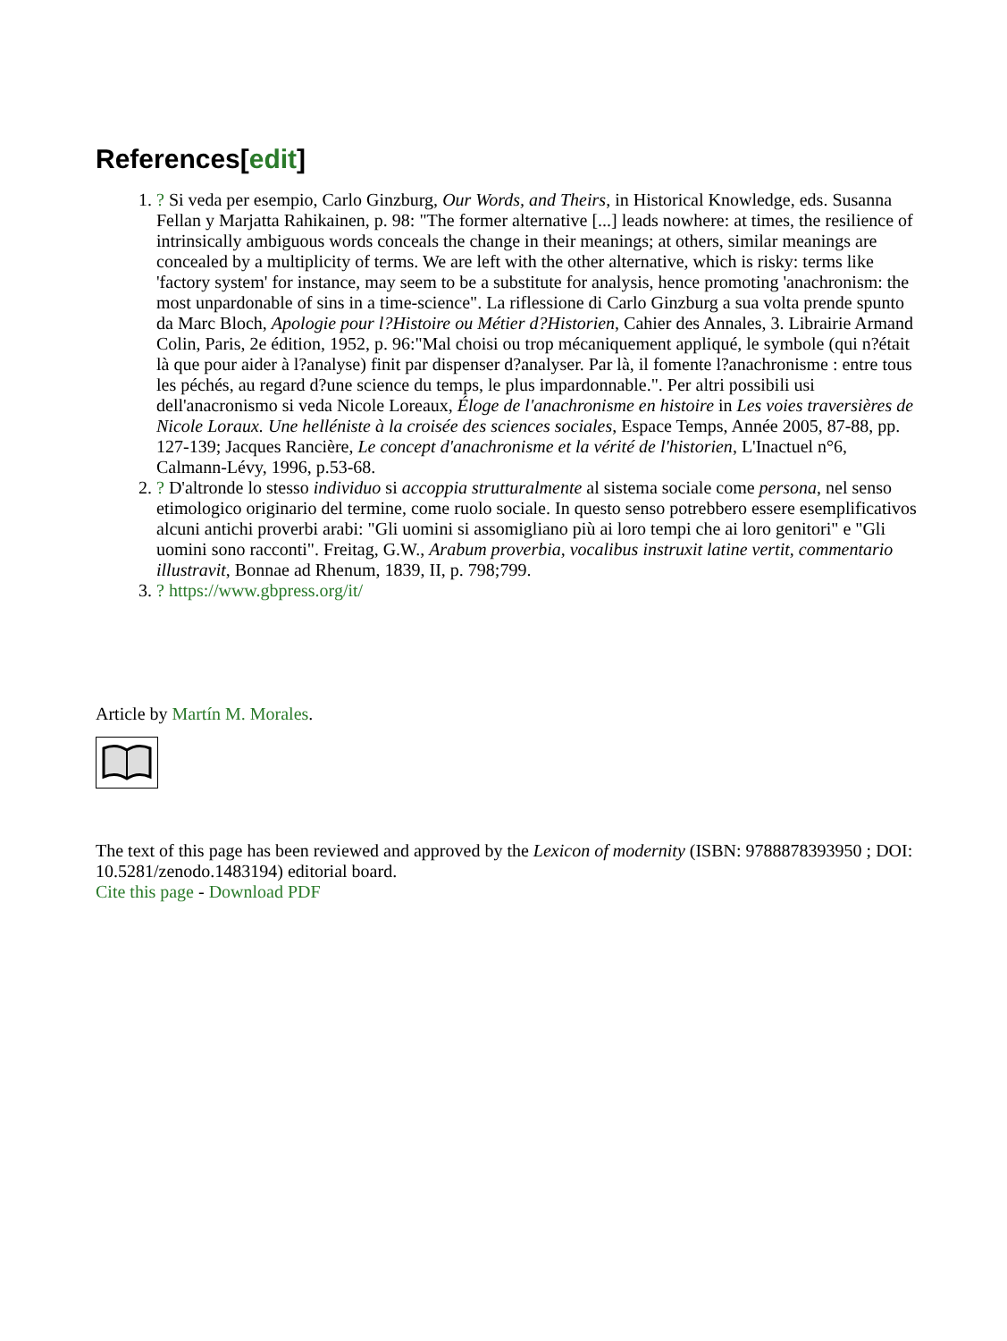References[edit]
1. ? Si veda per esempio, Carlo Ginzburg, Our Words, and Theirs, in Historical Knowledge, eds. Susanna Fellan y Marjatta Rahikainen, p. 98: "The former alternative [...] leads nowhere: at times, the resilience of intrinsically ambiguous words conceals the change in their meanings; at others, similar meanings are concealed by a multiplicity of terms. We are left with the other alternative, which is risky: terms like 'factory system' for instance, may seem to be a substitute for analysis, hence promoting 'anachronism: the most unpardonable of sins in a time-science". La riflessione di Carlo Ginzburg a sua volta prende spunto da Marc Bloch, Apologie pour l?Histoire ou Métier d?Historien, Cahier des Annales, 3. Librairie Armand Colin, Paris, 2e édition, 1952, p. 96:"Mal choisi ou trop mécaniquement appliqué, le symbole (qui n?était là que pour aider à l?analyse) finit par dispenser d?analyser. Par là, il fomente l?anachronisme : entre tous les péchés, au regard d?une science du temps, le plus impardonnable.". Per altri possibili usi dell'anacronismo si veda Nicole Loreaux, Éloge de l'anachronisme en histoire in Les voies traversières de Nicole Loraux. Une helléniste à la croisée des sciences sociales, Espace Temps, Année 2005, 87-88, pp. 127-139; Jacques Rancière, Le concept d'anachronisme et la vérité de l'historien, L'Inactuel n°6, Calmann-Lévy, 1996, p.53-68.
2. ? D'altronde lo stesso individuo si accoppia strutturalmente al sistema sociale come persona, nel senso etimologico originario del termine, come ruolo sociale. In questo senso potrebbero essere esemplificativos alcuni antichi proverbi arabi: "Gli uomini si assomigliano più ai loro tempi che ai loro genitori" e "Gli uomini sono racconti". Freitag, G.W., Arabum proverbia, vocalibus instruxit latine vertit, commentario illustravit, Bonnae ad Rhenum, 1839, II, p. 798;799.
3. ? https://www.gbpress.org/it/
Article by Martín M. Morales.
The text of this page has been reviewed and approved by the Lexicon of modernity (ISBN: 9788878393950 ; DOI: 10.5281/zenodo.1483194) editorial board.
Cite this page - Download PDF